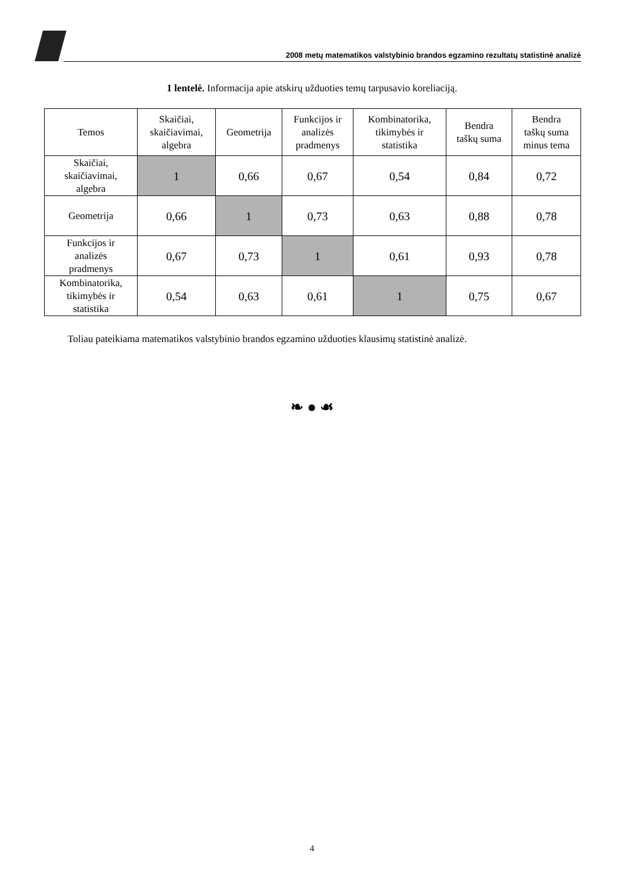2008 metų matematikos valstybinio brandos egzamino rezultatų statistinė analizė
1 lentelė. Informacija apie atskirų užduoties temų tarpusavio koreliaciją.
| Temos | Skaičiai, skaičiavimai, algebra | Geometrija | Funkcijos ir analizės pradmenys | Kombinatorika, tikimybės ir statistika | Bendra taškų suma | Bendra taškų suma minus tema |
| --- | --- | --- | --- | --- | --- | --- |
| Skaičiai, skaičiavimai, algebra | 1 | 0,66 | 0,67 | 0,54 | 0,84 | 0,72 |
| Geometrija | 0,66 | 1 | 0,73 | 0,63 | 0,88 | 0,78 |
| Funkcijos ir analizės pradmenys | 0,67 | 0,73 | 1 | 0,61 | 0,93 | 0,78 |
| Kombinatorika, tikimybės ir statistika | 0,54 | 0,63 | 0,61 | 1 | 0,75 | 0,67 |
Toliau pateikiama matematikos valstybinio brandos egzamino užduoties klausimų statistinė analizė.
❧ ● ☙
4